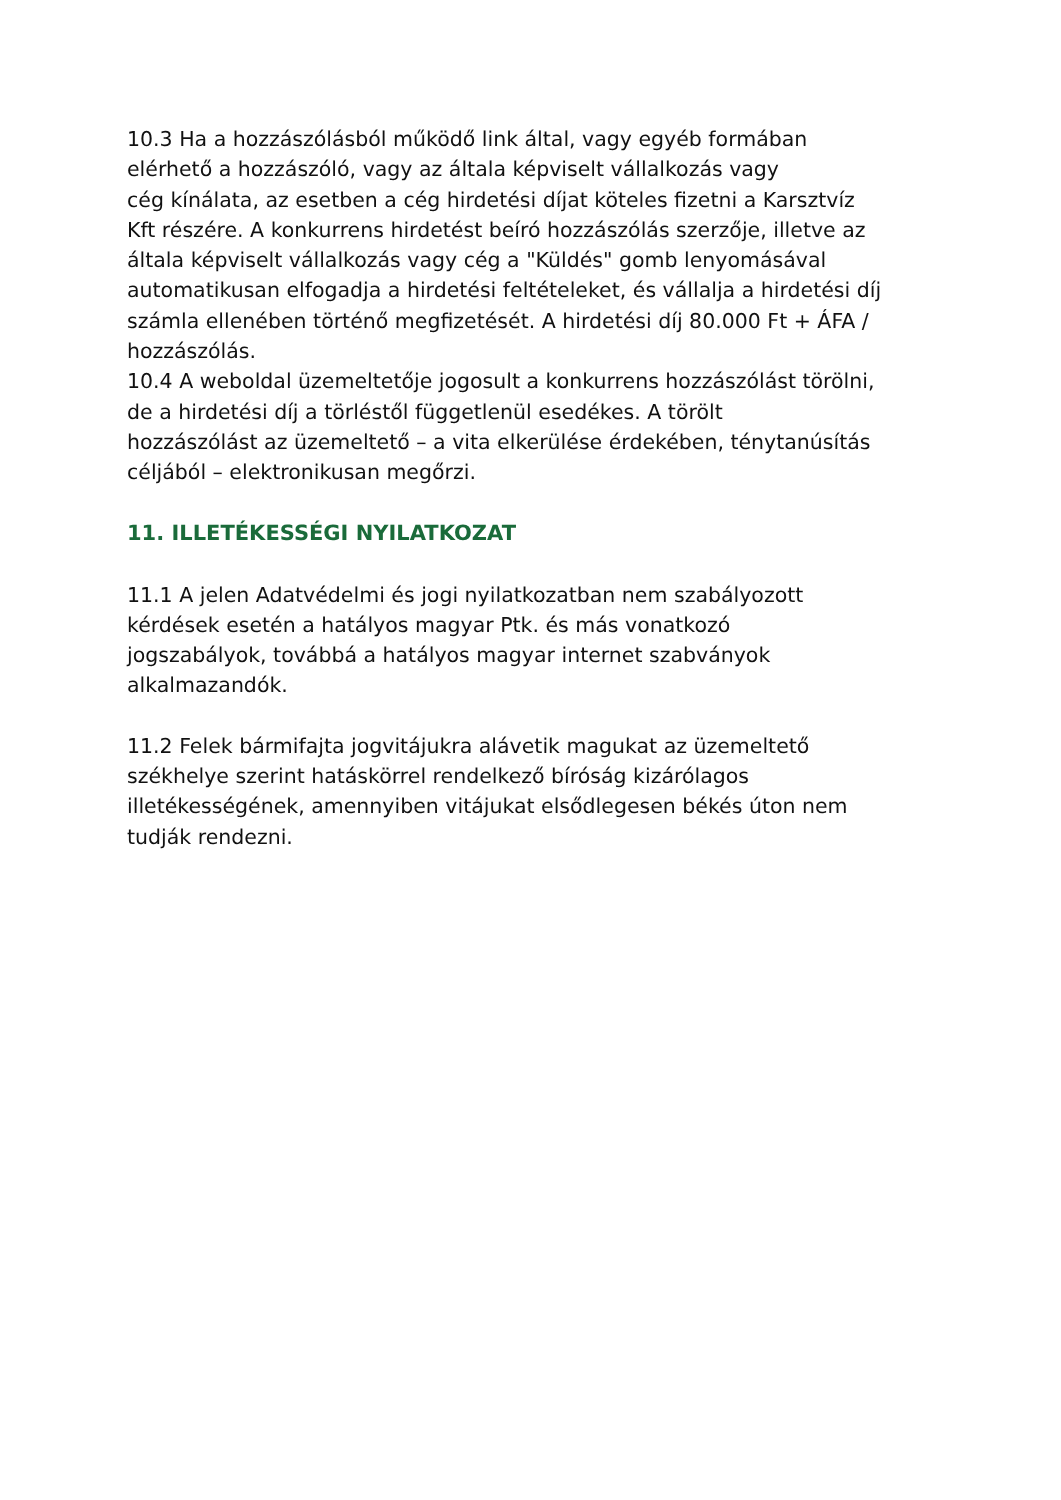10.3 Ha a hozzászólásból működő link által, vagy egyéb formában
elérhető a hozzászóló, vagy az általa képviselt vállalkozás vagy
cég kínálata, az esetben a cég hirdetési díjat köteles fizetni a Karsztvíz
Kft részére. A konkurrens hirdetést beíró hozzászólás szerzője, illetve az
általa képviselt vállalkozás vagy cég a "Küldés" gomb lenyomásával
automatikusan elfogadja a hirdetési feltételeket, és vállalja a hirdetési díj
számla ellenében történő megfizetését. A hirdetési díj 80.000 Ft + ÁFA /
hozzászólás.
10.4 A weboldal üzemeltetője jogosult a konkurrens hozzászólást törölni,
de a hirdetési díj a törléstől függetlenül esedékes. A törölt
hozzászólást az üzemeltető – a vita elkerülése érdekében, ténytanúsítás
céljából – elektronikusan megőrzi.
11. ILLETÉKESSÉGI NYILATKOZAT
11.1 A jelen Adatvédelmi és jogi nyilatkozatban nem szabályozott
kérdések esetén a hatályos magyar Ptk. és más vonatkozó
jogszabályok, továbbá a hatályos magyar internet szabványok
alkalmazandók.
11.2 Felek bármifajta jogvitájukra alávetik magukat az üzemeltető
székhelye szerint hatáskörrel rendelkező bíróság kizárólagos
illetékességének, amennyiben vitájukat elsődlegesen békés úton nem
tudják rendezni.